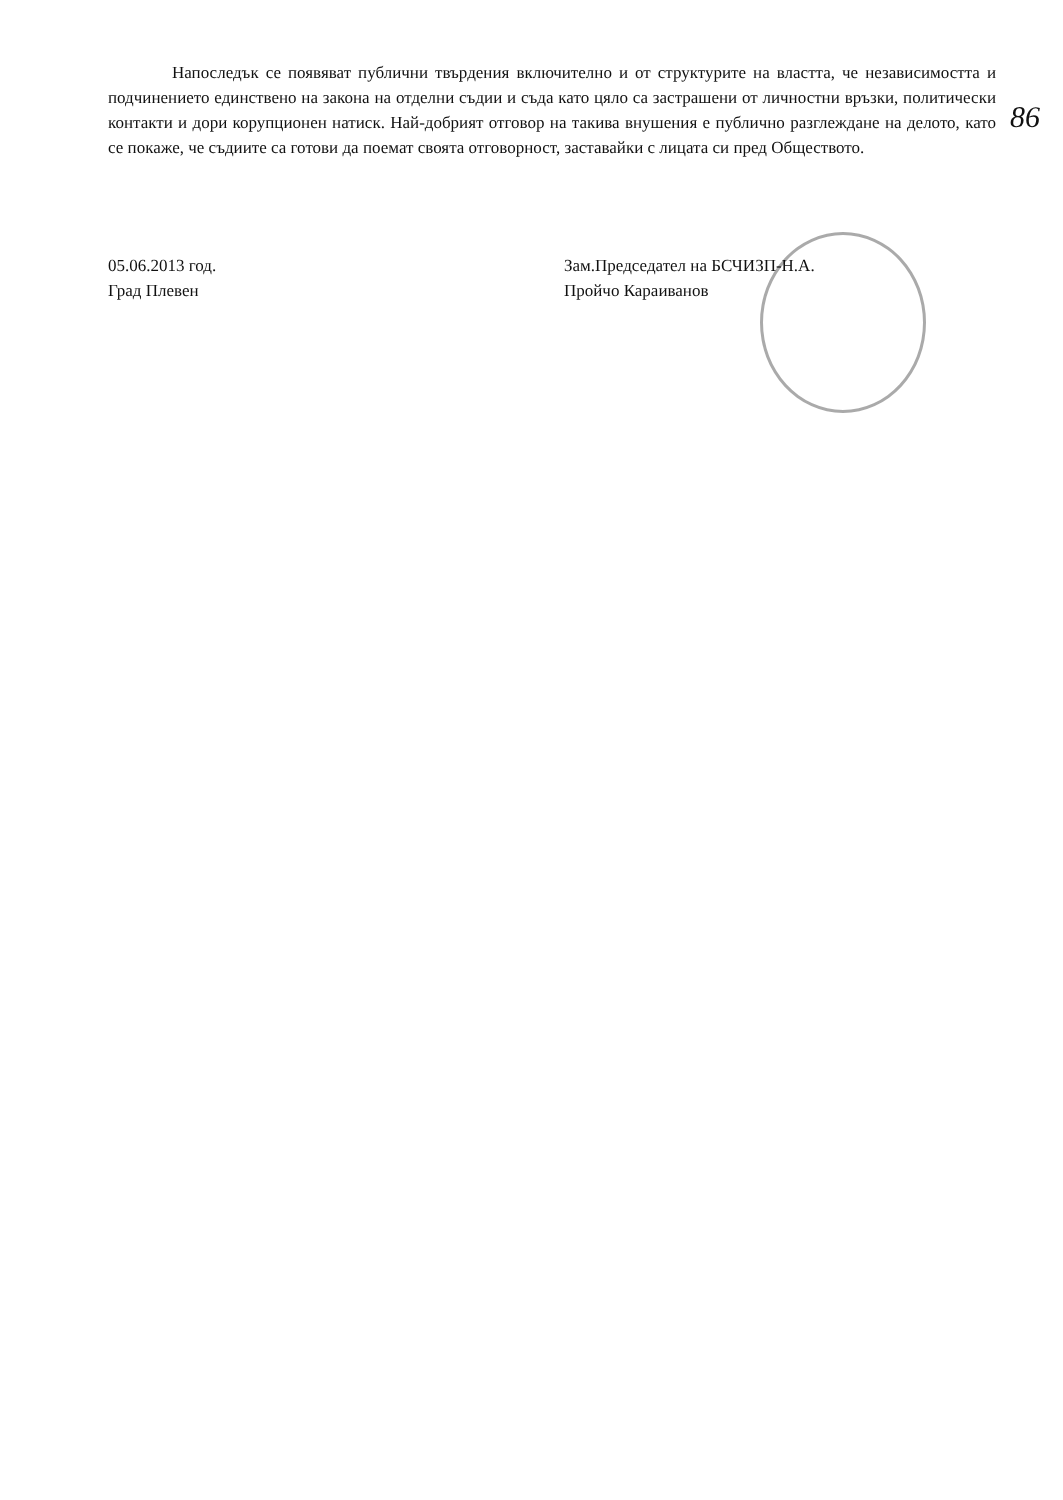Напоследък се появяват публични твърдения включително и от структурите на властта, че независимостта и подчинението единствено на закона на отделни съдии и съда като цяло са застрашени от личностни връзки, политически контакти и дори корупционен натиск. Най-добрият отговор на такива внушения е публично разглеждане на делото, като се покаже, че съдиите са готови да поемат своята отговорност, заставайки с лицата си пред Обществото.
86
05.06.2013 год.
Град Плевен
Зам.Председател на БСЧИЗП-Н.А.
Пройчо Караиванов